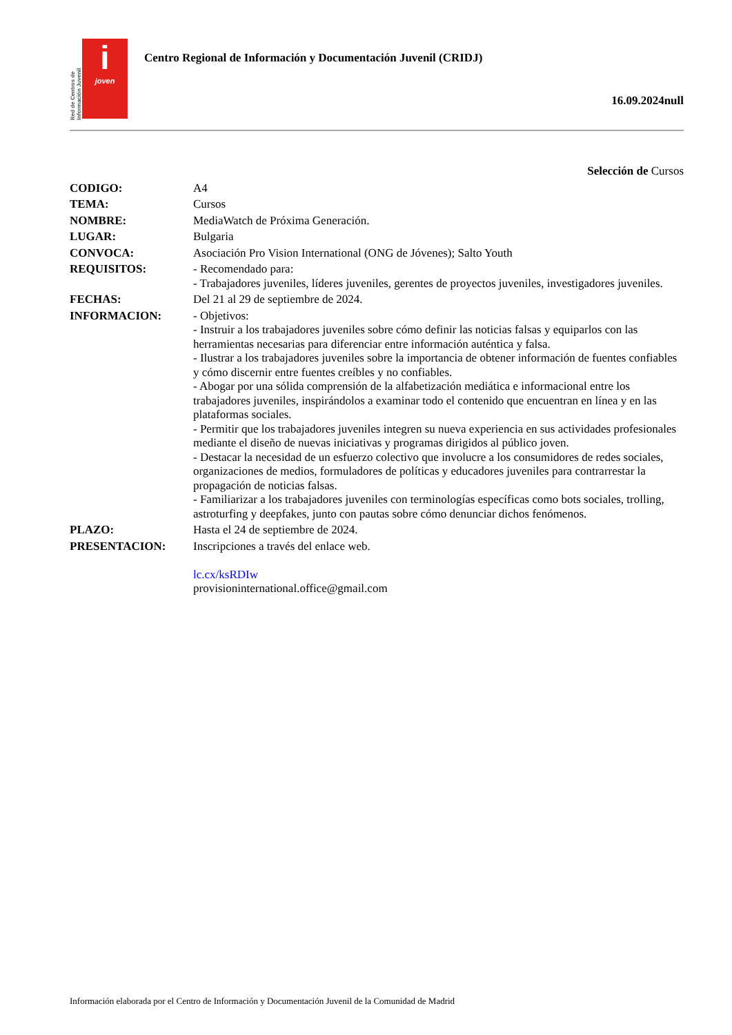Red de Centros de Información Juvenil
i
joven
Centro Regional de Información y Documentación Juvenil (CRIDJ)
16.09.2024null
Selección de Cursos
CODIGO: A4
TEMA: Cursos
NOMBRE: MediaWatch de Próxima Generación.
LUGAR: Bulgaria
CONVOCA: Asociación Pro Vision International (ONG de Jóvenes); Salto Youth
REQUISITOS: - Recomendado para:
- Trabajadores juveniles, líderes juveniles, gerentes de proyectos juveniles, investigadores juveniles.
FECHAS: Del 21 al 29 de septiembre de 2024.
INFORMACION: - Objetivos:
- Instruir a los trabajadores juveniles sobre cómo definir las noticias falsas y equiparlos con las herramientas necesarias para diferenciar entre información auténtica y falsa.
- Ilustrar a los trabajadores juveniles sobre la importancia de obtener información de fuentes confiables y cómo discernir entre fuentes creíbles y no confiables.
- Abogar por una sólida comprensión de la alfabetización mediática e informacional entre los trabajadores juveniles, inspirándolos a examinar todo el contenido que encuentran en línea y en las plataformas sociales.
- Permitir que los trabajadores juveniles integren su nueva experiencia en sus actividades profesionales mediante el diseño de nuevas iniciativas y programas dirigidos al público joven.
- Destacar la necesidad de un esfuerzo colectivo que involucre a los consumidores de redes sociales, organizaciones de medios, formuladores de políticas y educadores juveniles para contrarrestar la propagación de noticias falsas.
- Familiarizar a los trabajadores juveniles con terminologías específicas como bots sociales, trolling, astroturfing y deepfakes, junto con pautas sobre cómo denunciar dichos fenómenos.
PLAZO: Hasta el 24 de septiembre de 2024.
PRESENTACION: Inscripciones a través del enlace web.
lc.cx/ksRDIw
provisioninternational.office@gmail.com
Información elaborada por el Centro de Información y Documentación Juvenil de la Comunidad de Madrid